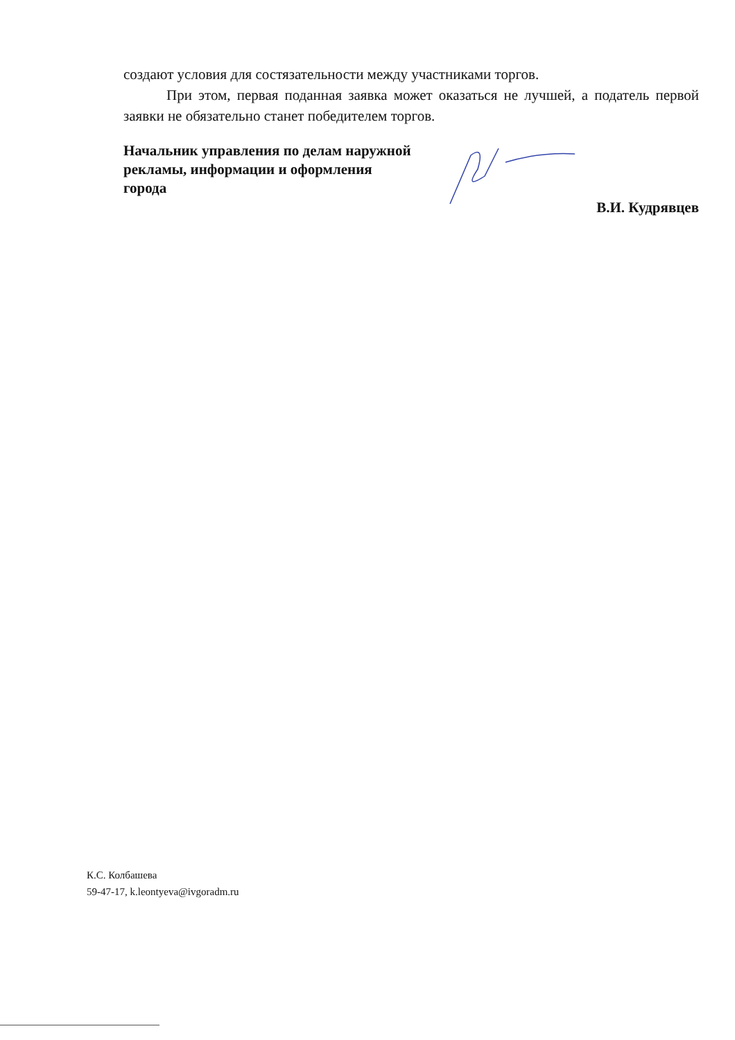создают условия для состязательности между участниками торгов.
При этом, первая поданная заявка может оказаться не лучшей, а податель первой заявки не обязательно станет победителем торгов.
Начальник управления по делам наружной рекламы, информации и оформления города
В.И. Кудрявцев
К.С. Колбашева
59-47-17, k.leontyeva@ivgoradm.ru